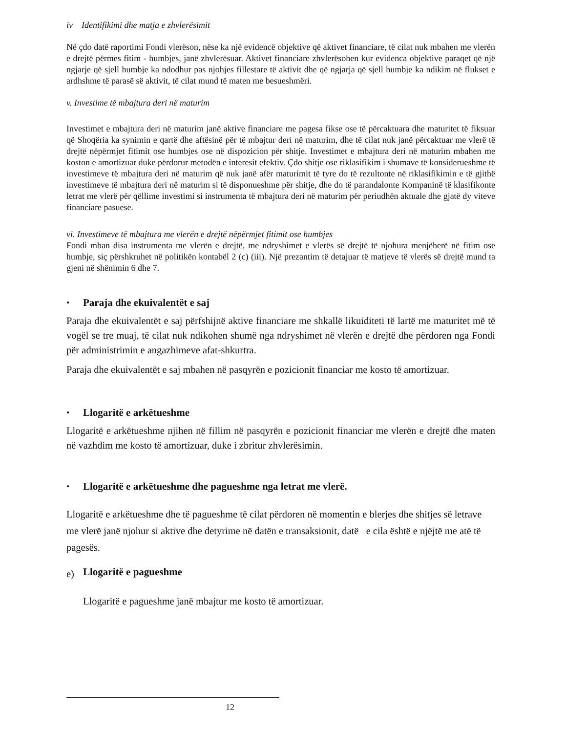iv Identifikimi dhe matja e zhvlerësimit
Në çdo datë raportimi Fondi vlerëson, nëse ka një evidencë objektive që aktivet financiare, të cilat nuk mbahen me vlerën e drejtë përmes fitim - humbjes, janë zhvlerësuar. Aktivet financiare zhvlerësohen kur evidenca objektive paraqet që një ngjarje që sjell humbje ka ndodhur pas njohjes fillestare të aktivit dhe që ngjarja që sjell humbje ka ndikim në flukset e ardhshme të parasë së aktivit, të cilat mund të maten me besueshmëri.
v. Investime të mbajtura deri në maturim
Investimet e mbajtura deri në maturim janë aktive financiare me pagesa fikse ose të përcaktuara dhe maturitet të fiksuar që Shoqëria ka synimin e qartë dhe aftësinë për të mbajtur deri në maturim, dhe të cilat nuk janë përcaktuar me vlerë të drejtë nëpërmjet fitimit ose humbjes ose në dispozicion për shitje. Investimet e mbajtura deri në maturim mbahen me koston e amortizuar duke përdorur metodën e interesit efektiv. Çdo shitje ose riklasifikim i shumave të konsiderueshme të investimeve të mbajtura deri në maturim që nuk janë afër maturimit të tyre do të rezultonte në riklasifikimin e të gjithë investimeve të mbajtura deri në maturim si të disponueshme për shitje, dhe do të parandalonte Kompaninë të klasifikonte letrat me vlerë për qëllime investimi si instrumenta të mbajtura deri në maturim për periudhën aktuale dhe gjatë dy viteve financiare pasuese.
vi. Investimeve të mbajtura me vlerën e drejtë nëpërmjet fitimit ose humbjes
Fondi mban disa instrumenta me vlerën e drejtë, me ndryshimet e vlerës së drejtë të njohura menjëherë në fitim ose humbje, siç përshkruhet në politikën kontabël 2 (c) (iii). Një prezantim të detajuar të matjeve të vlerës së drejtë mund ta gjeni në shënimin 6 dhe 7.
•
Paraja dhe ekuivalentët e saj
Paraja dhe ekuivalentët e saj përfshijnë aktive financiare me shkallë likuiditeti të lartë me maturitet më të vogël se tre muaj, të cilat nuk ndikohen shumë nga ndryshimet në vlerën e drejtë dhe përdoren nga Fondi për administrimin e angazhimeve afat-shkurtra.
Paraja dhe ekuivalentët e saj mbahen në pasqyrën e pozicionit financiar me kosto të amortizuar.
•
Llogaritë e arkëtueshme
Llogaritë e arkëtueshme njihen në fillim në pasqyrën e pozicionit financiar me vlerën e drejtë dhe maten në vazhdim me kosto të amortizuar, duke i zbritur zhvlerësimin.
•
Llogaritë e arkëtueshme dhe pagueshme nga letrat me vlerë.
Llogaritë e arkëtueshme dhe të pagueshme të cilat përdoren në momentin e blerjes dhe shitjes së letrave me vlerë janë njohur si aktive dhe detyrime në datën e transaksionit, datë e cila është e njëjtë me atë të pagesës.
e)
Llogaritë e pagueshme
Llogaritë e pagueshme janë mbajtur me kosto të amortizuar.
12